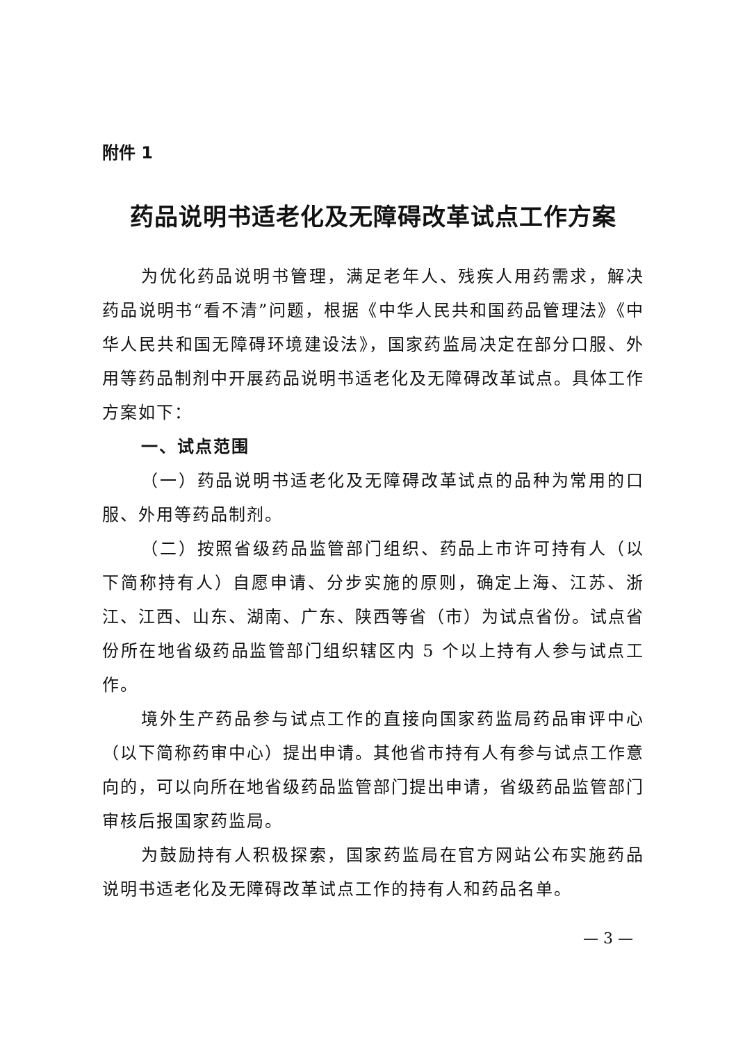附件 1
药品说明书适老化及无障碍改革试点工作方案
为优化药品说明书管理，满足老年人、残疾人用药需求，解决药品说明书“看不清”问题，根据《中华人民共和国药品管理法》《中华人民共和国无障碍环境建设法》，国家药监局决定在部分口服、外用等药品制剂中开展药品说明书适老化及无障碍改革试点。具体工作方案如下：
一、试点范围
（一）药品说明书适老化及无障碍改革试点的品种为常用的口服、外用等药品制剂。
（二）按照省级药品监管部门组织、药品上市许可持有人（以下简称持有人）自愿申请、分步实施的原则，确定上海、江苏、浙江、江西、山东、湖南、广东、陕西等省（市）为试点省份。试点省份所在地省级药品监管部门组织辖区内 5 个以上持有人参与试点工作。
境外生产药品参与试点工作的直接向国家药监局药品审评中心（以下简称药审中心）提出申请。其他省市持有人有参与试点工作意向的，可以向所在地省级药品监管部门提出申请，省级药品监管部门审核后报国家药监局。
为鼓励持有人积极探索，国家药监局在官方网站公布实施药品说明书适老化及无障碍改革试点工作的持有人和药品名单。
— 3 —